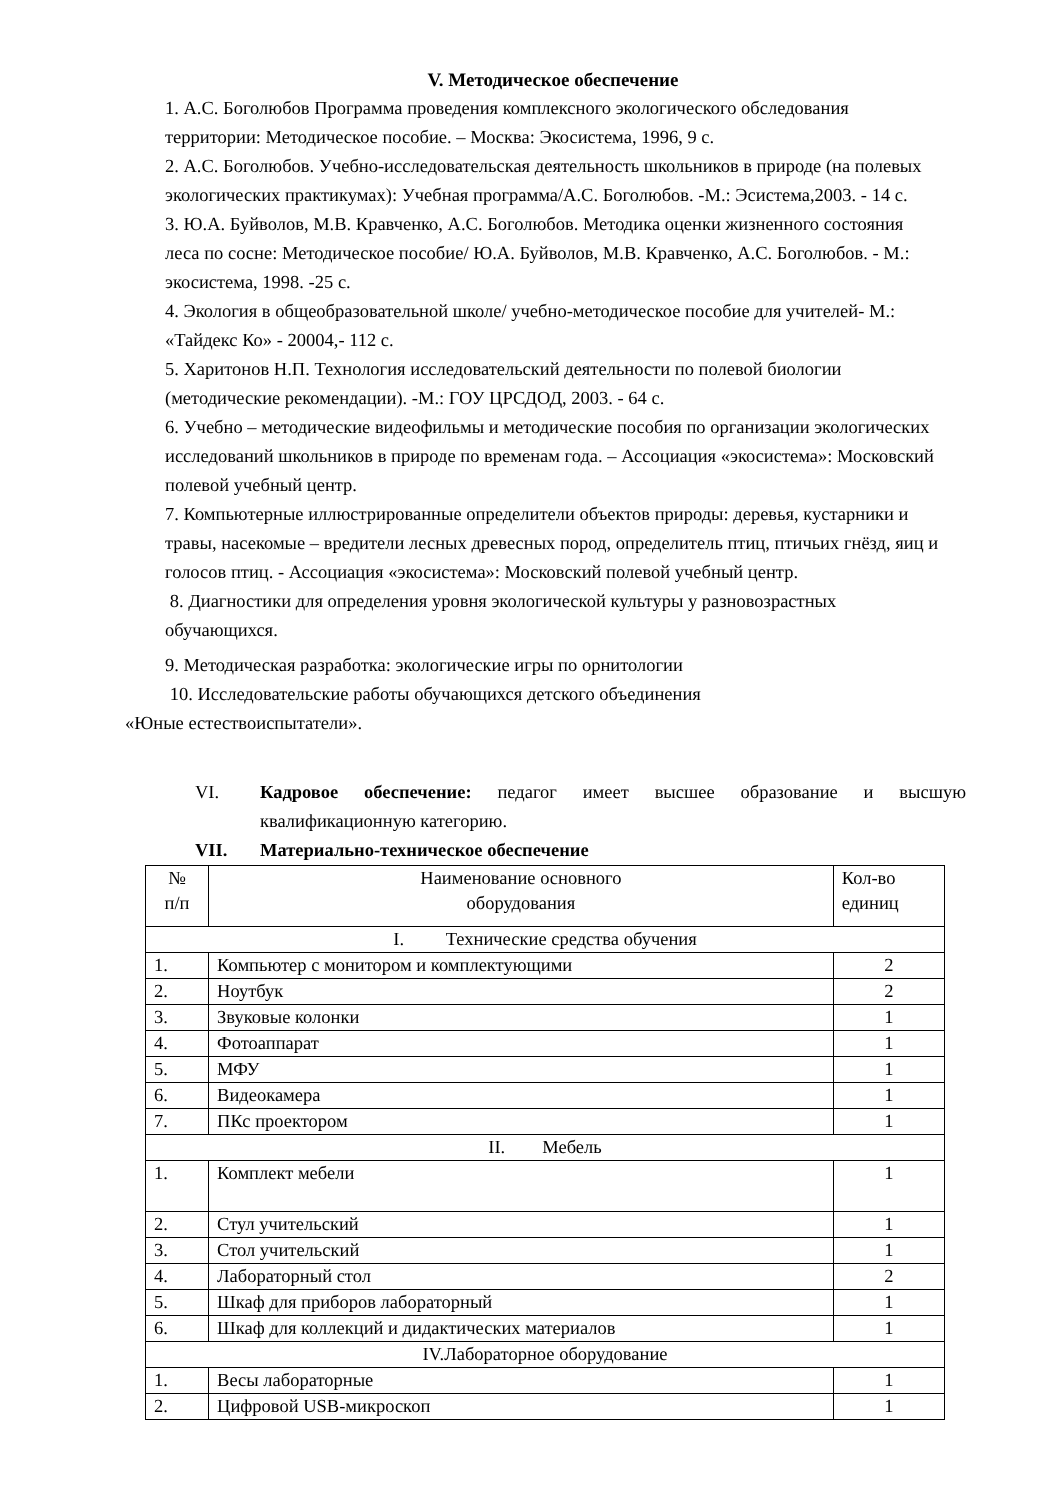V. Методическое обеспечение
1. А.С. Боголюбов Программа проведения комплексного экологического обследования территории: Методическое пособие. – Москва: Экосистема, 1996, 9 с.
2. А.С. Боголюбов. Учебно-исследовательская деятельность школьников в природе (на полевых экологических практикумах): Учебная программа/А.С. Боголюбов. -М.: Эсистема,2003. - 14 с.
3. Ю.А. Буйволов, М.В. Кравченко, А.С. Боголюбов. Методика оценки жизненного состояния леса по сосне: Методическое пособие/ Ю.А. Буйволов, М.В. Кравченко, А.С. Боголюбов. - М.: экосистема, 1998. -25 с.
4. Экология в общеобразовательной школе/ учебно-методическое пособие для учителей- М.: «Тайдекс Ко» - 20004,- 112 с.
5. Харитонов Н.П. Технология исследовательский деятельности по полевой биологии (методические рекомендации). -М.: ГОУ ЦРСДОД, 2003. - 64 с.
6. Учебно – методические видеофильмы и методические пособия по организации экологических исследований школьников в природе по временам года. – Ассоциация «экосистема»: Московский полевой учебный центр.
7. Компьютерные иллюстрированные определители объектов природы: деревья, кустарники и травы, насекомые – вредители лесных древесных пород, определитель птиц, птичьих гнёзд, яиц и голосов птиц. - Ассоциация «экосистема»: Московский полевой учебный центр.
8. Диагностики для определения уровня экологической культуры у разновозрастных обучающихся.
9. Методическая разработка: экологические игры по орнитологии
10. Исследовательские работы обучающихся детского объединения
«Юные естествоиспытатели».
VI. Кадровое обеспечение: педагог имеет высшее образование и высшую квалификационную категорию.
VII. Материально-техническое обеспечение
| № п/п | Наименование основного оборудования | Кол-во единиц |
| I. Технические средства обучения | | |
| 1. | Компьютер с монитором и комплектующими | 2 |
| 2. | Ноутбук | 2 |
| 3. | Звуковые колонки | 1 |
| 4. | Фотоаппарат | 1 |
| 5. | МФУ | 1 |
| 6. | Видеокамера | 1 |
| 7. | ПКс проектором | 1 |
| II. Мебель | | |
| 1. | Комплект мебели | 1 |
| 2. | Стул учительский | 1 |
| 3. | Стол учительский | 1 |
| 4. | Лабораторный стол | 2 |
| 5. | Шкаф для приборов лабораторный | 1 |
| 6. | Шкаф для коллекций и дидактических материалов | 1 |
| IV.Лабораторное оборудование | | |
| 1. | Весы лабораторные | 1 |
| 2. | Цифровой USB-микроскоп | 1 |